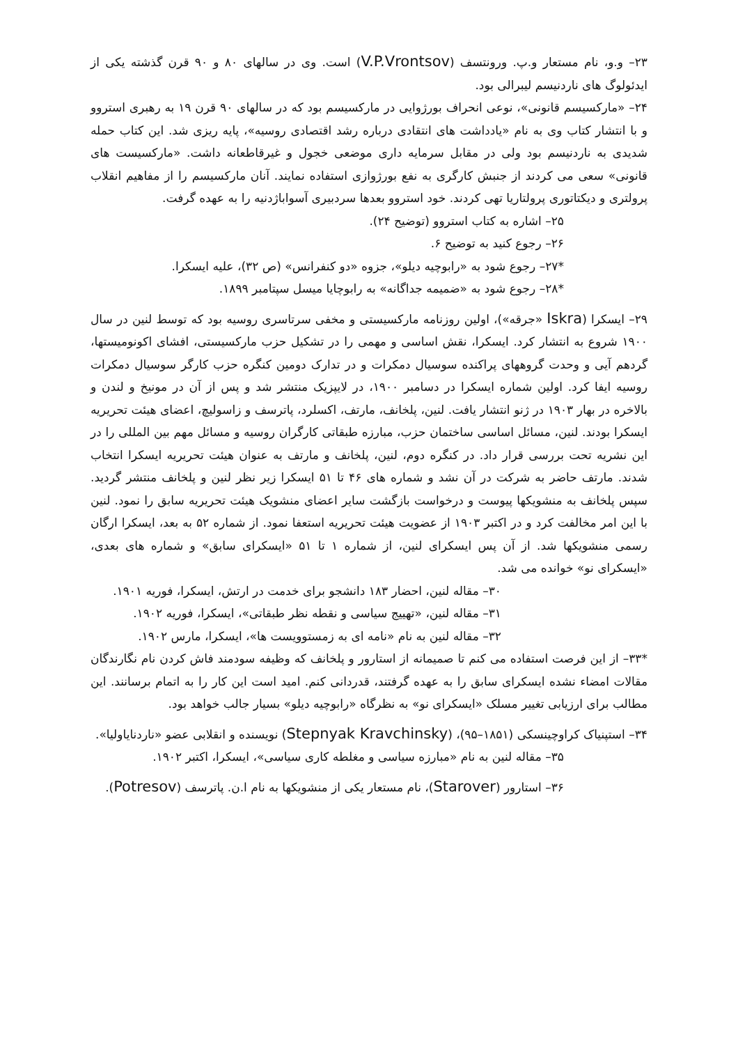۲۳– و.و، نام مستعار و.پ. ورونتسف (V.P.Vrontsov) است. وی در سالهای ۸۰ و ۹۰ قرن گذشته یکی از ایدئولوگ های ناردنیسم لیبرالی بود.
۲۴– «مارکسیسم قانونی»، نوعی انحراف بورژوایی در مارکسیسم بود که در سالهای ۹۰ قرن ۱۹ به رهبری استروو و با انتشار کتاب وی به نام «یادداشت های انتقادی درباره رشد اقتصادی روسیه»، پایه ریزی شد. این کتاب حمله شدیدی به ناردنیسم بود ولی در مقابل سرمایه داری موضعی خجول و غیرقاطعانه داشت. «مارکسیست های قانونی» سعی می کردند از جنبش کارگری به نفع بورژوازی استفاده نمایند. آنان مارکسیسم را از مفاهیم انقلاب پرولتری و دیکتاتوری پرولتاریا تهی کردند. خود استروو بعدها سردبیری آسواباژدنیه را به عهده گرفت.
۲۵– اشاره به کتاب استروو (توضیح ۲۴).
۲۶– رجوع کنید به توضیح ۶.
*۲۷– رجوع شود به «رابوچیه دیلو»، جزوه «دو کنفرانس» (ص ۳۲)، علیه ایسکرا.
*۲۸– رجوع شود به «ضمیمه جداگانه» به رابوچایا میسل سپتامبر ۱۸۹۹.
۲۹– ایسکرا (Iskra «جرقه»)، اولین روزنامه مارکسیستی و مخفی سرتاسری روسیه بود که توسط لنین در سال ۱۹۰۰ شروع به انتشار کرد. ایسکرا، نقش اساسی و مهمی را در تشکیل حزب مارکسیستی، افشای اکونومیستها، گردهم آیی و وحدت گروههای پراکنده سوسیال دمکرات و در تدارک دومین کنگره حزب کارگر سوسیال دمکرات روسیه ایفا کرد. اولین شماره ایسکرا در دسامبر ۱۹۰۰، در لایپزیک منتشر شد و پس از آن در مونیخ و لندن و بالاخره در بهار ۱۹۰۳ در ژنو انتشار یافت. لنین، پلخانف، مارتف، اکسلرد، پاترسف و زاسولیچ، اعضای هیئت تحریریه ایسکرا بودند. لنین، مسائل اساسی ساختمان حزب، مبارزه طبقاتی کارگران روسیه و مسائل مهم بین المللی را در این نشریه تحت بررسی قرار داد. در کنگره دوم، لنین، پلخانف و مارتف به عنوان هیئت تحریریه ایسکرا انتخاب شدند. مارتف حاضر به شرکت در آن نشد و شماره های ۴۶ تا ۵۱ ایسکرا زیر نظر لنین و پلخانف منتشر گردید. سپس پلخانف به منشویکها پیوست و درخواست بازگشت سایر اعضای منشویک هیئت تحریریه سابق را نمود. لنین با این امر مخالفت کرد و در اکتبر ۱۹۰۳ از عضویت هیئت تحریریه استعفا نمود. از شماره ۵۲ به بعد، ایسکرا ارگان رسمی منشویکها شد. از آن پس ایسکرای لنین، از شماره ۱ تا ۵۱ «ایسکرای سابق» و شماره های بعدی، «ایسکرای نو» خوانده می شد.
۳۰– مقاله لنین، احضار ۱۸۳ دانشجو برای خدمت در ارتش، ایسکرا، فوریه ۱۹۰۱.
۳۱– مقاله لنین، «تهییج سیاسی و نقطه نظر طبقاتی»، ایسکرا، فوریه ۱۹۰۲.
۳۲– مقاله لنین به نام «نامه ای به زمستوویست ها»، ایسکرا، مارس ۱۹۰۲.
*۳۳– از این فرصت استفاده می کنم تا صمیمانه از استارور و پلخانف که وظیفه سودمند فاش کردن نام نگارندگان مقالات امضاء نشده ایسکرای سابق را به عهده گرفتند، قدردانی کنم. امید است این کار را به اتمام برسانند. این مطالب برای ارزیابی تغییر مسلک «ایسکرای نو» به نظرگاه «رابوچیه دیلو» بسیار جالب خواهد بود.
۳۴– استپنیاک کراوچینسکی (۱۸۵۱–۹۵)، (Stepnyak Kravchinsky) نویسنده و انقلابی عضو «ناردنایاولیا».
۳۵– مقاله لنین به نام «مبارزه سیاسی و مغلطه کاری سیاسی»، ایسکرا، اکتبر ۱۹۰۲.
۳۶– استارور (Starover)، نام مستعار یکی از منشویکها به نام ا.ن. پاترسف (Potresov).